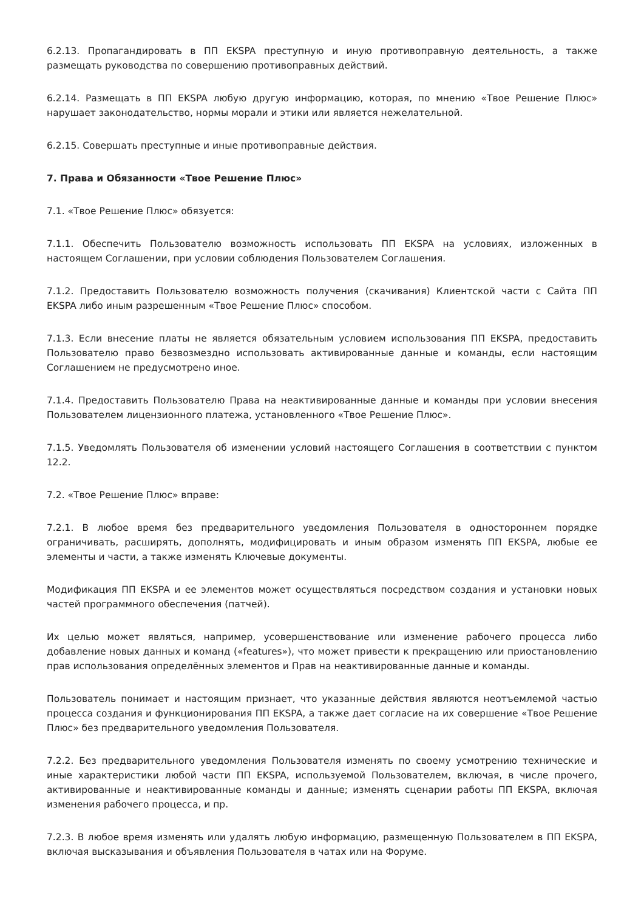6.2.13. Пропагандировать в ПП EKSPA преступную и иную противоправную деятельность, а также размещать руководства по совершению противоправных действий.
6.2.14. Размещать в ПП EKSPA любую другую информацию, которая, по мнению «Твое Решение Плюс» нарушает законодательство, нормы морали и этики или является нежелательной.
6.2.15. Совершать преступные и иные противоправные действия.
7. Права и Обязанности «Твое Решение Плюс»
7.1. «Твое Решение Плюс» обязуется:
7.1.1. Обеспечить Пользователю возможность использовать ПП EKSPA на условиях, изложенных в настоящем Соглашении, при условии соблюдения Пользователем Соглашения.
7.1.2. Предоставить Пользователю возможность получения (скачивания) Клиентской части с Сайта ПП EKSPA либо иным разрешенным «Твое Решение Плюс» способом.
7.1.3. Если внесение платы не является обязательным условием использования ПП EKSPA, предоставить Пользователю право безвозмездно использовать активированные данные и команды, если настоящим Соглашением не предусмотрено иное.
7.1.4. Предоставить Пользователю Права на неактивированные данные и команды при условии внесения Пользователем лицензионного платежа, установленного «Твое Решение Плюс».
7.1.5. Уведомлять Пользователя об изменении условий настоящего Соглашения в соответствии с пунктом 12.2.
7.2. «Твое Решение Плюс» вправе:
7.2.1. В любое время без предварительного уведомления Пользователя в одностороннем порядке ограничивать, расширять, дополнять, модифицировать и иным образом изменять ПП EKSPA, любые ее элементы и части, а также изменять Ключевые документы.
Модификация ПП EKSPA и ее элементов может осуществляться посредством создания и установки новых частей программного обеспечения (патчей).
Их целью может являться, например, усовершенствование или изменение рабочего процесса либо добавление новых данных и команд («features»), что может привести к прекращению или приостановлению прав использования определённых элементов и Прав на неактивированные данные и команды.
Пользователь понимает и настоящим признает, что указанные действия являются неотъемлемой частью процесса создания и функционирования ПП EKSPA, а также дает согласие на их совершение «Твое Решение Плюс» без предварительного уведомления Пользователя.
7.2.2. Без предварительного уведомления Пользователя изменять по своему усмотрению технические и иные характеристики любой части ПП EKSPA, используемой Пользователем, включая, в числе прочего, активированные и неактивированные команды и данные; изменять сценарии работы ПП EKSPA, включая изменения рабочего процесса, и пр.
7.2.3. В любое время изменять или удалять любую информацию, размещенную Пользователем в ПП EKSPA, включая высказывания и объявления Пользователя в чатах или на Форуме.